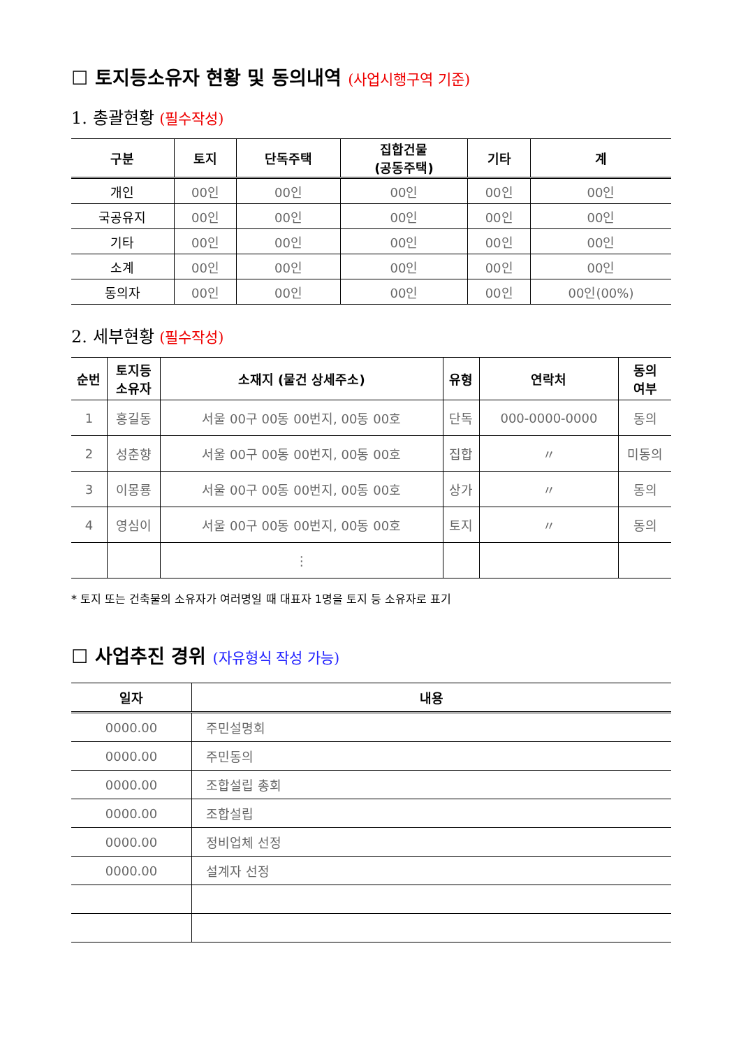☐ 토지등소유자 현황 및 동의내역 (사업시행구역 기준)
1. 총괄현황 (필수작성)
| 구분 | 토지 | 단독주택 | 집합건물 (공동주택) | 기타 | 계 |
| --- | --- | --- | --- | --- | --- |
| 개인 | 00인 | 00인 | 00인 | 00인 | 00인 |
| 국공유지 | 00인 | 00인 | 00인 | 00인 | 00인 |
| 기타 | 00인 | 00인 | 00인 | 00인 | 00인 |
| 소계 | 00인 | 00인 | 00인 | 00인 | 00인 |
| 동의자 | 00인 | 00인 | 00인 | 00인 | 00인(00%) |
2. 세부현황 (필수작성)
| 순번 | 토지등 소유자 | 소재지 (물건 상세주소) | 유형 | 연락처 | 동의 여부 |
| --- | --- | --- | --- | --- | --- |
| 1 | 홍길동 | 서울 00구 00동 00번지, 00동 00호 | 단독 | 000-0000-0000 | 동의 |
| 2 | 성춘향 | 서울 00구 00동 00번지, 00동 00호 | 집합 | 〃 | 미동의 |
| 3 | 이몽룡 | 서울 00구 00동 00번지, 00동 00호 | 상가 | 〃 | 동의 |
| 4 | 영심이 | 서울 00구 00동 00번지, 00동 00호 | 토지 | 〃 | 동의 |
| | | ⋮ | | | |
* 토지 또는 건축물의 소유자가 여러명일 때 대표자 1명을 토지 등 소유자로 표기
☐ 사업추진 경위 (자유형식 작성 가능)
| 일자 | 내용 |
| --- | --- |
| 0000.00 | 주민설명회 |
| 0000.00 | 주민동의 |
| 0000.00 | 조합설립 총회 |
| 0000.00 | 조합설립 |
| 0000.00 | 정비업체 선정 |
| 0000.00 | 설계자 선정 |